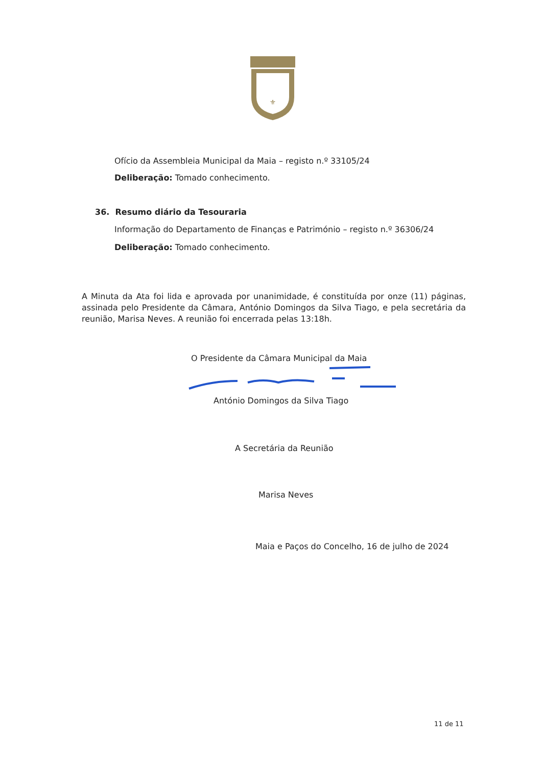⚜
Ofício da Assembleia Municipal da Maia – registo n.º 33105/24
Deliberação: Tomado conhecimento.
36. Resumo diário da Tesouraria
Informação do Departamento de Finanças e Património – registo n.º 36306/24
Deliberação: Tomado conhecimento.
A Minuta da Ata foi lida e aprovada por unanimidade, é constituída por onze (11) páginas, assinada pelo Presidente da Câmara, António Domingos da Silva Tiago, e pela secretária da reunião, Marisa Neves. A reunião foi encerrada pelas 13:18h.
O Presidente da Câmara Municipal da Maia
António Domingos da Silva Tiago
A Secretária da Reunião
Marisa Neves
Maia e Paços do Concelho, 16 de julho de 2024
11 de 11